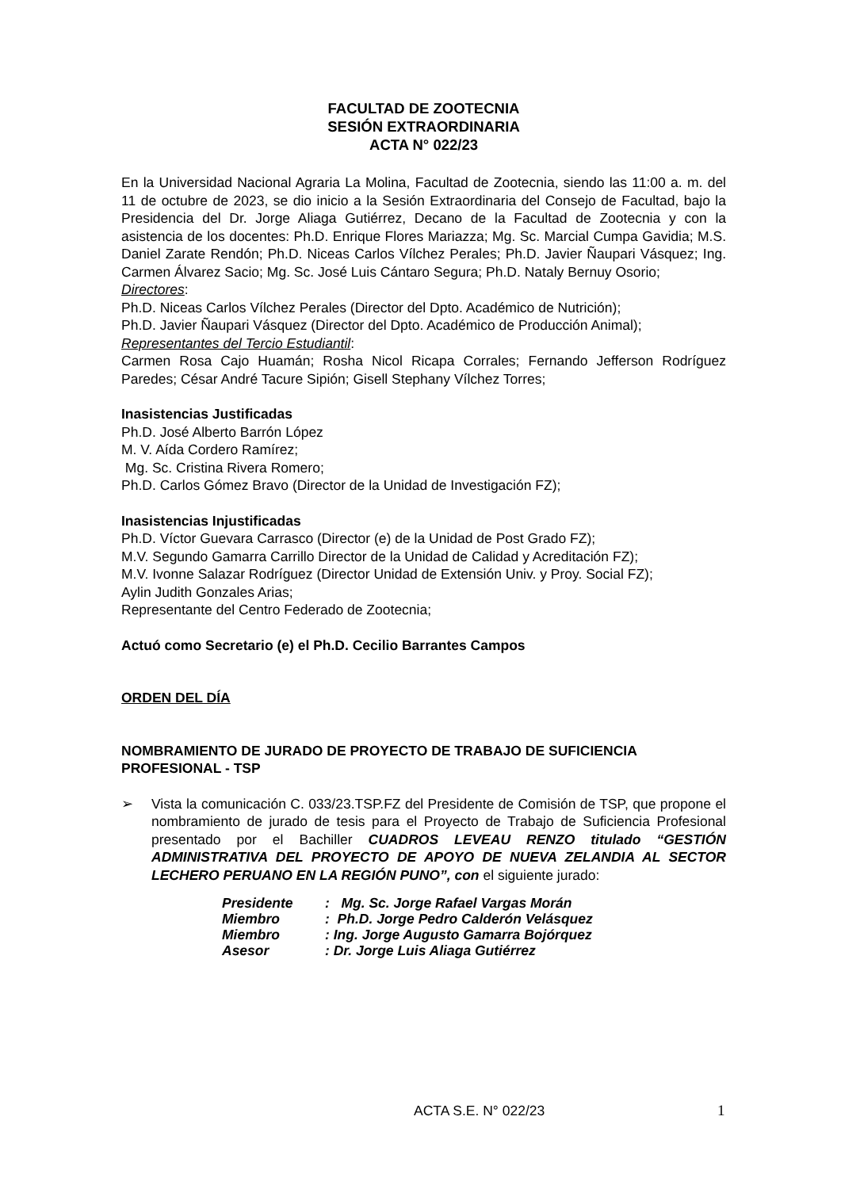FACULTAD DE ZOOTECNIA
SESIÓN EXTRAORDINARIA
ACTA N° 022/23
En la Universidad Nacional Agraria La Molina, Facultad de Zootecnia, siendo las 11:00 a. m. del 11 de octubre de 2023, se dio inicio a la Sesión Extraordinaria del Consejo de Facultad, bajo la Presidencia del Dr. Jorge Aliaga Gutiérrez, Decano de la Facultad de Zootecnia y con la asistencia de los docentes: Ph.D. Enrique Flores Mariazza; Mg. Sc. Marcial Cumpa Gavidia; M.S. Daniel Zarate Rendón; Ph.D. Niceas Carlos Vílchez Perales; Ph.D. Javier Ñaupari Vásquez; Ing. Carmen Álvarez Sacio; Mg. Sc. José Luis Cántaro Segura; Ph.D. Nataly Bernuy Osorio;
Directores:
Ph.D. Niceas Carlos Vílchez Perales (Director del Dpto. Académico de Nutrición);
Ph.D. Javier Ñaupari Vásquez (Director del Dpto. Académico de Producción Animal);
Representantes del Tercio Estudiantil:
Carmen Rosa Cajo Huamán; Rosha Nicol Ricapa Corrales; Fernando Jefferson Rodríguez Paredes; César André Tacure Sipión; Gisell Stephany Vílchez Torres;
Inasistencias Justificadas
Ph.D. José Alberto Barrón López
M. V. Aída Cordero Ramírez;
Mg. Sc. Cristina Rivera Romero;
Ph.D. Carlos Gómez Bravo (Director de la Unidad de Investigación FZ);
Inasistencias Injustificadas
Ph.D. Víctor Guevara Carrasco (Director (e) de la Unidad de Post Grado FZ);
M.V. Segundo Gamarra Carrillo Director de la Unidad de Calidad y Acreditación FZ);
M.V. Ivonne Salazar Rodríguez (Director Unidad de Extensión Univ. y Proy. Social FZ);
Aylin Judith Gonzales Arias;
Representante del Centro Federado de Zootecnia;
Actuó como Secretario (e) el Ph.D. Cecilio Barrantes Campos
ORDEN DEL DÍA
NOMBRAMIENTO DE JURADO DE PROYECTO DE TRABAJO DE SUFICIENCIA PROFESIONAL - TSP
➢ Vista la comunicación C. 033/23.TSP.FZ del Presidente de Comisión de TSP, que propone el nombramiento de jurado de tesis para el Proyecto de Trabajo de Suficiencia Profesional presentado por el Bachiller CUADROS LEVEAU RENZO titulado “GESTIÓN ADMINISTRATIVA DEL PROYECTO DE APOYO DE NUEVA ZELANDIA AL SECTOR LECHERO PERUANO EN LA REGIÓN PUNO”, con el siguiente jurado:
| Presidente | : Mg. Sc. Jorge Rafael Vargas Morán |
| Miembro | : Ph.D. Jorge Pedro Calderón Velásquez |
| Miembro | : Ing. Jorge Augusto Gamarra Bojórquez |
| Asesor | : Dr. Jorge Luis Aliaga Gutiérrez |
ACTA S.E. N° 022/23 1